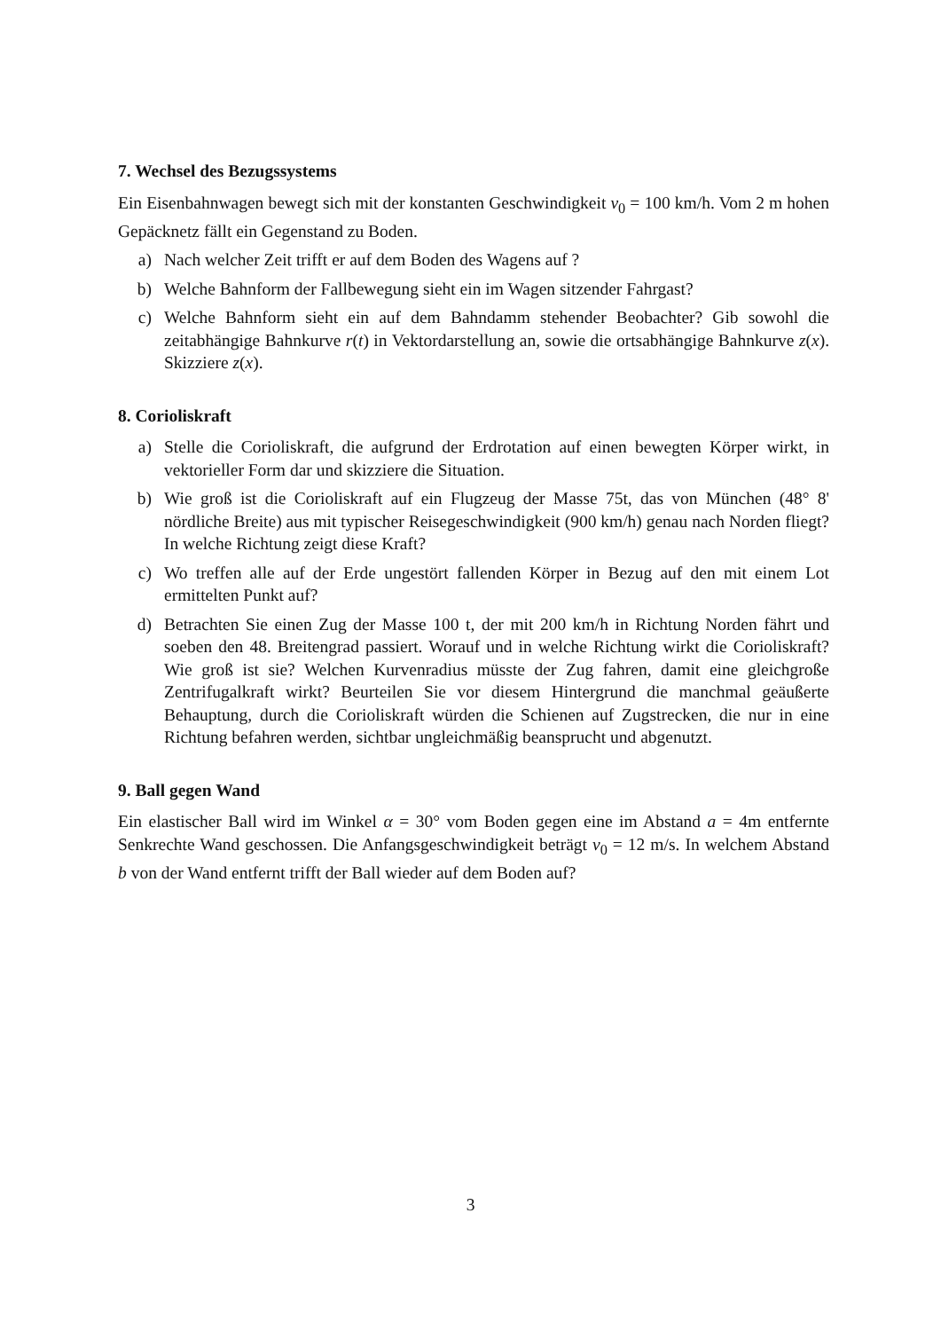7. Wechsel des Bezugssystems
Ein Eisenbahnwagen bewegt sich mit der konstanten Geschwindigkeit v<sub>0</sub> = 100 km/h. Vom 2 m hohen Gepäcknetz fällt ein Gegenstand zu Boden.
a) Nach welcher Zeit trifft er auf dem Boden des Wagens auf ?
b) Welche Bahnform der Fallbewegung sieht ein im Wagen sitzender Fahrgast?
c) Welche Bahnform sieht ein auf dem Bahndamm stehender Beobachter? Gib sowohl die zeitabhängige Bahnkurve r(t) in Vektordarstellung an, sowie die ortsabhängige Bahnkurve z(x). Skizziere z(x).
8. Corioliskraft
a) Stelle die Corioliskraft, die aufgrund der Erdrotation auf einen bewegten Körper wirkt, in vektorieller Form dar und skizziere die Situation.
b) Wie groß ist die Corioliskraft auf ein Flugzeug der Masse 75t, das von München (48° 8' nördliche Breite) aus mit typischer Reisegeschwindigkeit (900 km/h) genau nach Norden fliegt? In welche Richtung zeigt diese Kraft?
c) Wo treffen alle auf der Erde ungestört fallenden Körper in Bezug auf den mit einem Lot ermittelten Punkt auf?
d) Betrachten Sie einen Zug der Masse 100 t, der mit 200 km/h in Richtung Norden fährt und soeben den 48. Breitengrad passiert. Worauf und in welche Richtung wirkt die Corioliskraft? Wie groß ist sie? Welchen Kurvenradius müsste der Zug fahren, damit eine gleichgroße Zentrifugalkraft wirkt? Beurteilen Sie vor diesem Hintergrund die manchmal geäußerte Behauptung, durch die Corioliskraft würden die Schienen auf Zugstrecken, die nur in eine Richtung befahren werden, sichtbar ungleichmäßig beansprucht und abgenutzt.
9. Ball gegen Wand
Ein elastischer Ball wird im Winkel α = 30° vom Boden gegen eine im Abstand a = 4m entfernte Senkrechte Wand geschossen. Die Anfangsgeschwindigkeit beträgt v<sub>0</sub> = 12 m/s. In welchem Abstand b von der Wand entfernt trifft der Ball wieder auf dem Boden auf?
3